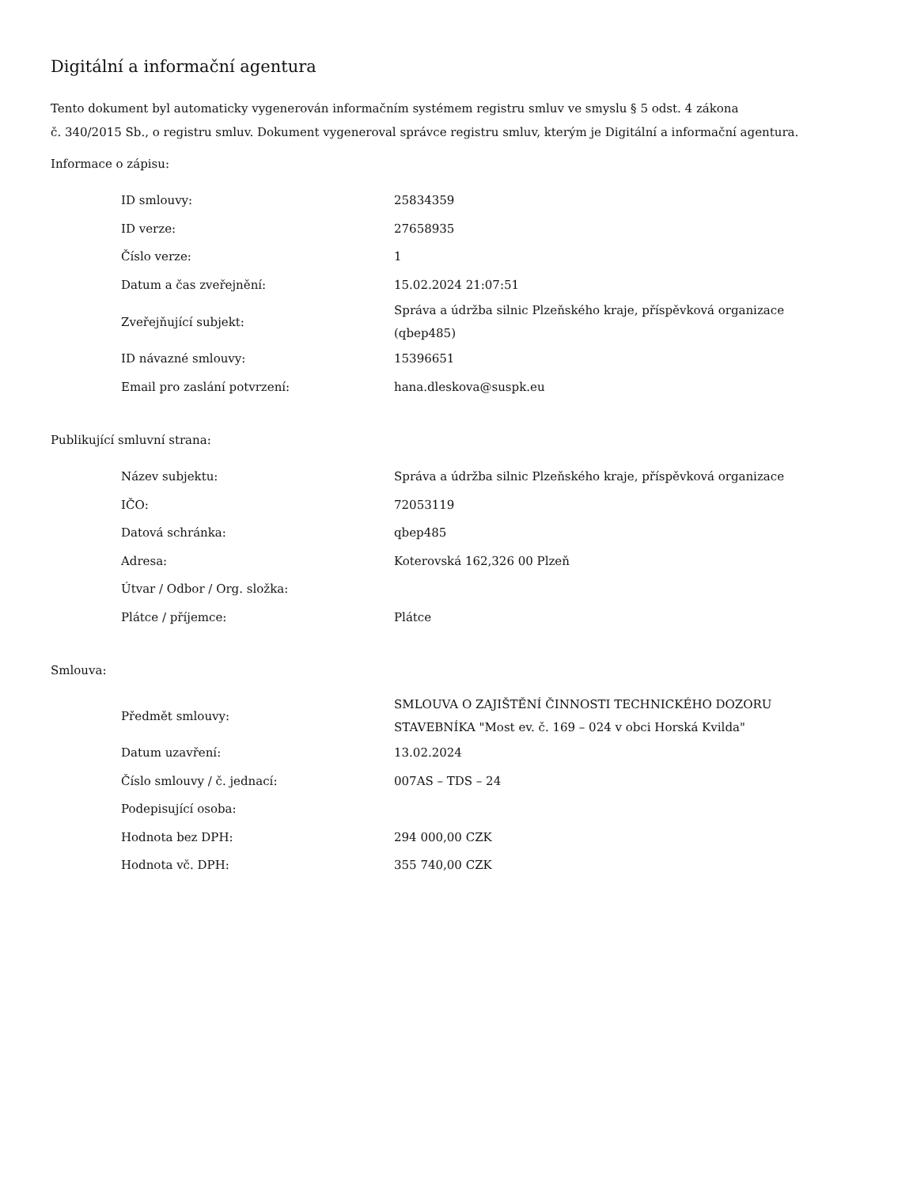Digitální a informační agentura
Tento dokument byl automaticky vygenerován informačním systémem registru smluv ve smyslu § 5 odst. 4 zákona
č. 340/2015 Sb., o registru smluv. Dokument vygeneroval správce registru smluv, kterým je Digitální a informační agentura.
Informace o zápisu:
| ID smlouvy: | 25834359 |
| ID verze: | 27658935 |
| Číslo verze: | 1 |
| Datum a čas zveřejnění: | 15.02.2024 21:07:51 |
| Zveřejňující subjekt: | Správa a údržba silnic Plzeňského kraje, příspěvková organizace (qbep485) |
| ID návazné smlouvy: | 15396651 |
| Email pro zaslání potvrzení: | hana.dleskova@suspk.eu |
Publikující smluvní strana:
| Název subjektu: | Správa a údržba silnic Plzeňského kraje, příspěvková organizace |
| IČO: | 72053119 |
| Datová schránka: | qbep485 |
| Adresa: | Koterovská 162,326 00 Plzeň |
| Útvar / Odbor / Org. složka: | |
| Plátce / příjemce: | Plátce |
Smlouva:
| Předmět smlouvy: | SMLOUVA O ZAJIŠTĚNÍ ČINNOSTI TECHNICKÉHO DOZORU STAVEBNÍKA "Most ev. č. 169 – 024 v obci Horská Kvilda" |
| Datum uzavření: | 13.02.2024 |
| Číslo smlouvy / č. jednací: | 007AS – TDS – 24 |
| Podepisující osoba: | |
| Hodnota bez DPH: | 294 000,00 CZK |
| Hodnota vč. DPH: | 355 740,00 CZK |